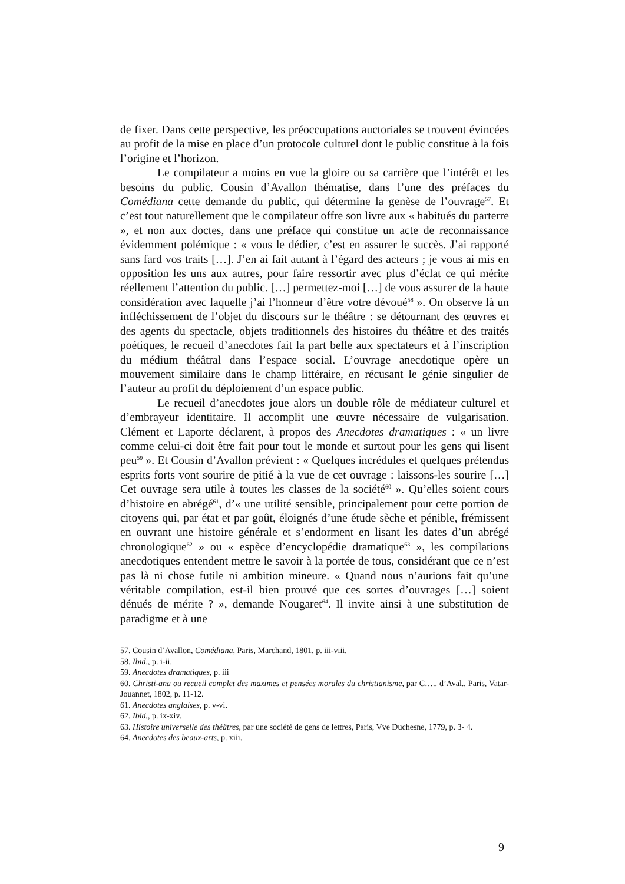de fixer. Dans cette perspective, les préoccupations auctoriales se trouvent évincées au profit de la mise en place d’un protocole culturel dont le public constitue à la fois l’origine et l’horizon.
Le compilateur a moins en vue la gloire ou sa carrière que l’intérêt et les besoins du public. Cousin d’Avallon thématise, dans l’une des préfaces du Comédiana cette demande du public, qui détermine la genèse de l’ouvrage<sup>57</sup>. Et c’est tout naturellement que le compilateur offre son livre aux « habitués du parterre », et non aux doctes, dans une préface qui constitue un acte de reconnaissance évidemment polémique : « vous le dédier, c’est en assurer le succès. J’ai rapporté sans fard vos traits […]. J’en ai fait autant à l’égard des acteurs ; je vous ai mis en opposition les uns aux autres, pour faire ressortir avec plus d’éclat ce qui mérite réellement l’attention du public. […] permettez-moi […] de vous assurer de la haute considération avec laquelle j’ai l’honneur d’être votre dévoué<sup>58</sup> ». On observe là un infléchissement de l’objet du discours sur le théâtre : se détournant des œuvres et des agents du spectacle, objets traditionnels des histoires du théâtre et des traités poétiques, le recueil d’anecdotes fait la part belle aux spectateurs et à l’inscription du médium théâtral dans l’espace social. L’ouvrage anecdotique opère un mouvement similaire dans le champ littéraire, en récusant le génie singulier de l’auteur au profit du déploiement d’un espace public.
Le recueil d’anecdotes joue alors un double rôle de médiateur culturel et d’embrayeur identitaire. Il accomplit une œuvre nécessaire de vulgarisation. Clément et Laporte déclarent, à propos des Anecdotes dramatiques : « un livre comme celui-ci doit être fait pour tout le monde et surtout pour les gens qui lisent peu<sup>59</sup> ». Et Cousin d’Avallon prévient : « Quelques incrédules et quelques prétendus esprits forts vont sourire de pitié à la vue de cet ouvrage : laissons-les sourire […] Cet ouvrage sera utile à toutes les classes de la société<sup>60</sup> ». Qu’elles soient cours d’histoire en abrégé<sup>61</sup>, d’« une utilité sensible, principalement pour cette portion de citoyens qui, par état et par goût, éloignés d’une étude sèche et pénible, frémissent en ouvrant une histoire générale et s’endorment en lisant les dates d’un abrégé chronologique<sup>62</sup> » ou « espèce d’encyclopédie dramatique<sup>63</sup> », les compilations anecdotiques entendent mettre le savoir à la portée de tous, considérant que ce n’est pas là ni chose futile ni ambition mineure. « Quand nous n’aurions fait qu’une véritable compilation, est-il bien prouvé que ces sortes d’ouvrages […] soient dénués de mérite ? », demande Nougaret<sup>64</sup>. Il invite ainsi à une substitution de paradigme et à une
57. Cousin d’Avallon, Comédiana, Paris, Marchand, 1801, p. iii-viii.
58. Ibid., p. i-ii.
59. Anecdotes dramatiques, p. iii
60. Christi-ana ou recueil complet des maximes et pensées morales du christianisme, par C….. d’Aval., Paris, Vatar-Jouannet, 1802, p. 11-12.
61. Anecdotes anglaises, p. v-vi.
62. Ibid., p. ix-xiv.
63. Histoire universelle des théâtres, par une société de gens de lettres, Paris, Vve Duchesne, 1779, p. 3- 4.
64. Anecdotes des beaux-arts, p. xiii.
9